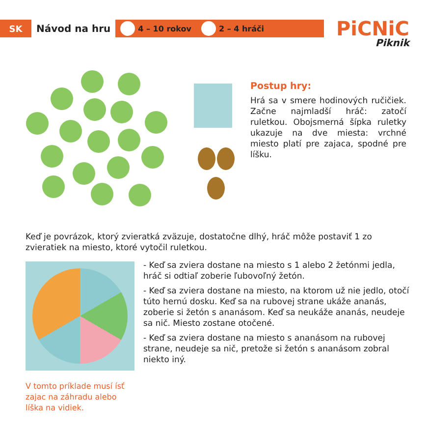SK
Návod na hru
4 – 10 rokov 2 – 4 hráči
PiCNiC
Piknik
Postup hry:
Hrá sa v smere hodinových ručičiek. Začne najmladší hráč: zatočí ruletkou. Obojsmerná šípka ruletky ukazuje na dve miesta: vrchné miesto platí pre zajaca, spodné pre líšku.
Keď je povrázok, ktorý zvieratká zväzuje, dostatočne dlhý, hráč môže postaviť 1 zo zvieratiek na miesto, ktoré vytočil ruletkou.
- Keď sa zviera dostane na miesto s 1 alebo 2 žetónmi jedla, hráč si odtiaľ zoberie ľubovoľný žetón.
- Keď sa zviera dostane na miesto, na ktorom už nie jedlo, otočí túto hernú dosku. Keď sa na rubovej strane ukáže ananás, zoberie si žetón s ananásom. Keď sa neukáže ananás, neudeje sa nič. Miesto zostane otočené.
- Keď sa zviera dostane na miesto s ananásom na rubovej strane, neudeje sa nič, pretože si žetón s ananásom zobral niekto iný.
V tomto príklade musí ísť zajac na záhradu alebo líška na vidiek.